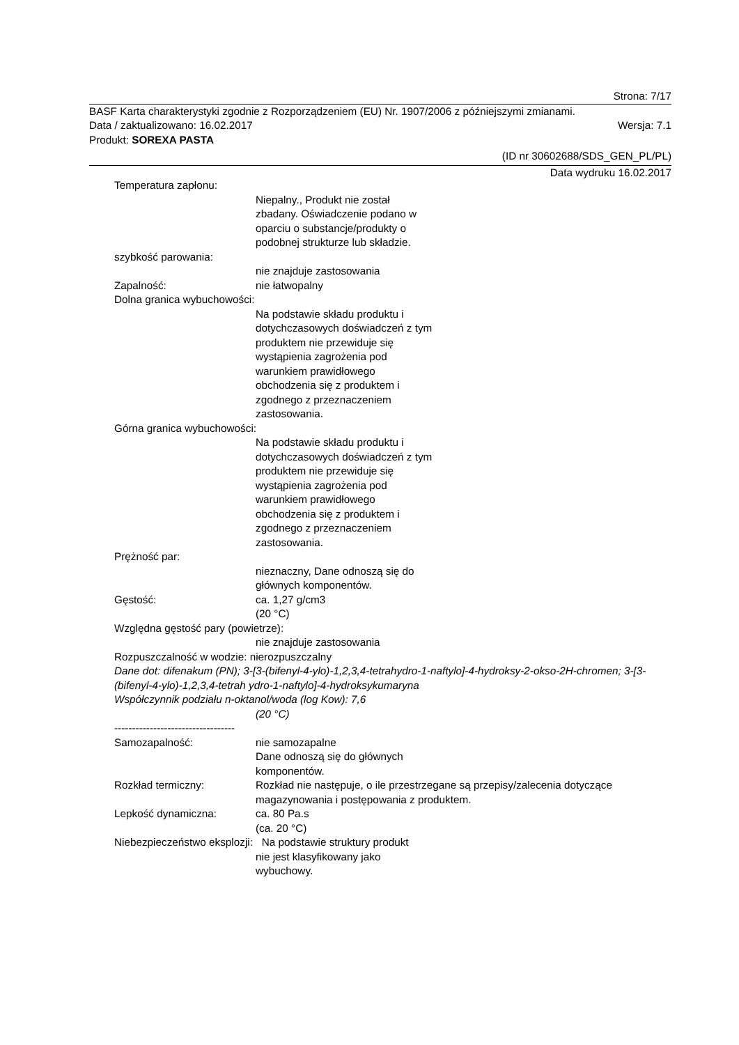Strona: 7/17
BASF Karta charakterystyki zgodnie z Rozporządzeniem (EU) Nr. 1907/2006 z późniejszymi zmianami.
Data / zaktualizowano: 16.02.2017 Wersja: 7.1
Produkt: SOREXA PASTA
(ID nr 30602688/SDS_GEN_PL/PL)
Data wydruku 16.02.2017
Temperatura zapłonu:
Niepalny., Produkt nie został
zbadany. Oświadczenie podano w
oparciu o substancje/produkty o
podobnej strukturze lub składzie.
szybkość parowania:
nie znajduje zastosowania
Zapalność: nie łatwopalny
Dolna granica wybuchowości:
Na podstawie składu produktu i
dotychczasowych doświadczeń z tym
produktem nie przewiduje się
wystąpienia zagrożenia pod
warunkiem prawidłowego
obchodzenia się z produktem i
zgodnego z przeznaczeniem
zastosowania.
Górna granica wybuchowości:
Na podstawie składu produktu i
dotychczasowych doświadczeń z tym
produktem nie przewiduje się
wystąpienia zagrożenia pod
warunkiem prawidłowego
obchodzenia się z produktem i
zgodnego z przeznaczeniem
zastosowania.
Prężność par:
nieznaczny, Dane odnoszą się do
głównych komponentów.
Gęstość: ca. 1,27 g/cm3
(20 °C)
Względna gęstość pary (powietrze):
nie znajduje zastosowania
Rozpuszczalność w wodzie: nierozpuszczalny
Dane dot: difenakum (PN); 3-[3-(bifenyl-4-ylo)-1,2,3,4-tetrahydro-1-naftylo]-4-hydroksy-2-okso-2H-chromen; 3-[3-(bifenyl-4-ylo)-1,2,3,4-tetrah ydro-1-naftylo]-4-hydroksykumaryna
Współczynnik podziału n-oktanol/woda (log Kow): 7,6
(20 °C)
----------------------------------
Samozapalność: nie samozapalne
Dane odnoszą się do głównych
komponentów.
Rozkład termiczny: Rozkład nie następuje, o ile przestrzegane są przepisy/zalecenia dotyczące magazynowania i postępowania z produktem.
Lepkość dynamiczna: ca. 80 Pa.s
(ca. 20 °C)
Niebezpieczeństwo eksplozji: Na podstawie struktury produkt
nie jest klasyfikowany jako
wybuchowy.